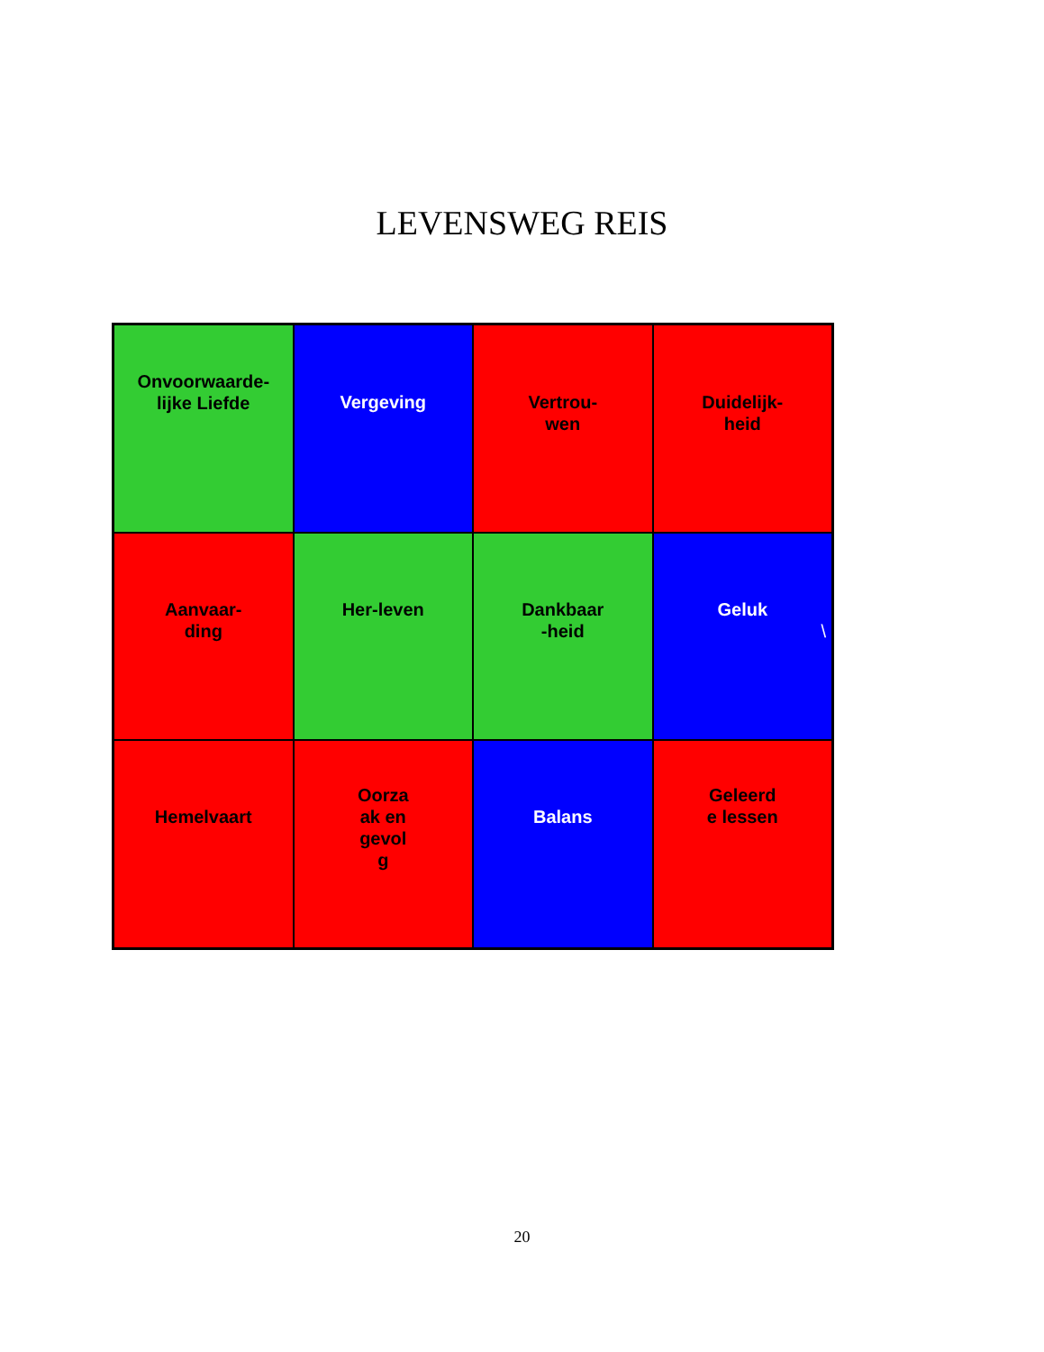LEVENSWEG REIS
Onvoorwaarde-
lijke Liefde
Vergeving
Vertrou-
wen
Duidelijk-
heid
Aanvaar-
ding
Her-leven
Dankbaar
-heid
Geluk
\
Hemelvaart
Oorza
ak en
gevol
g
Balans
Geleerd
e lessen
20